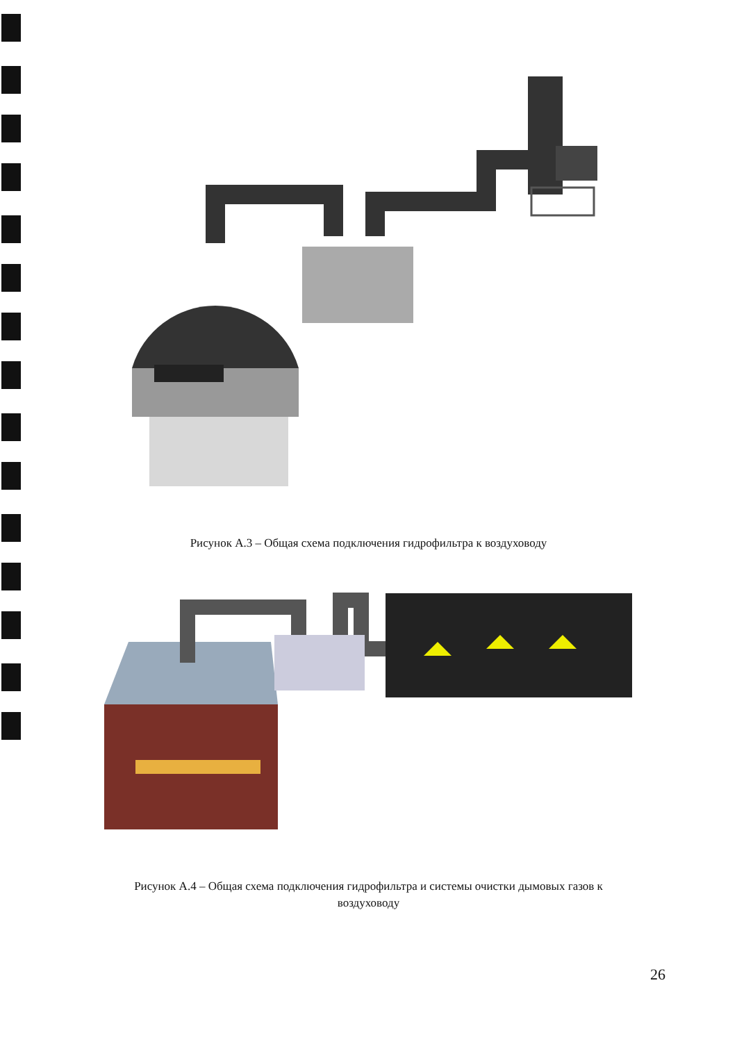Рисунок А.3 – Общая схема подключения гидрофильтра к воздуховоду
Рисунок А.4 – Общая схема подключения гидрофильтра и системы очистки дымовых газов к воздуховоду
26